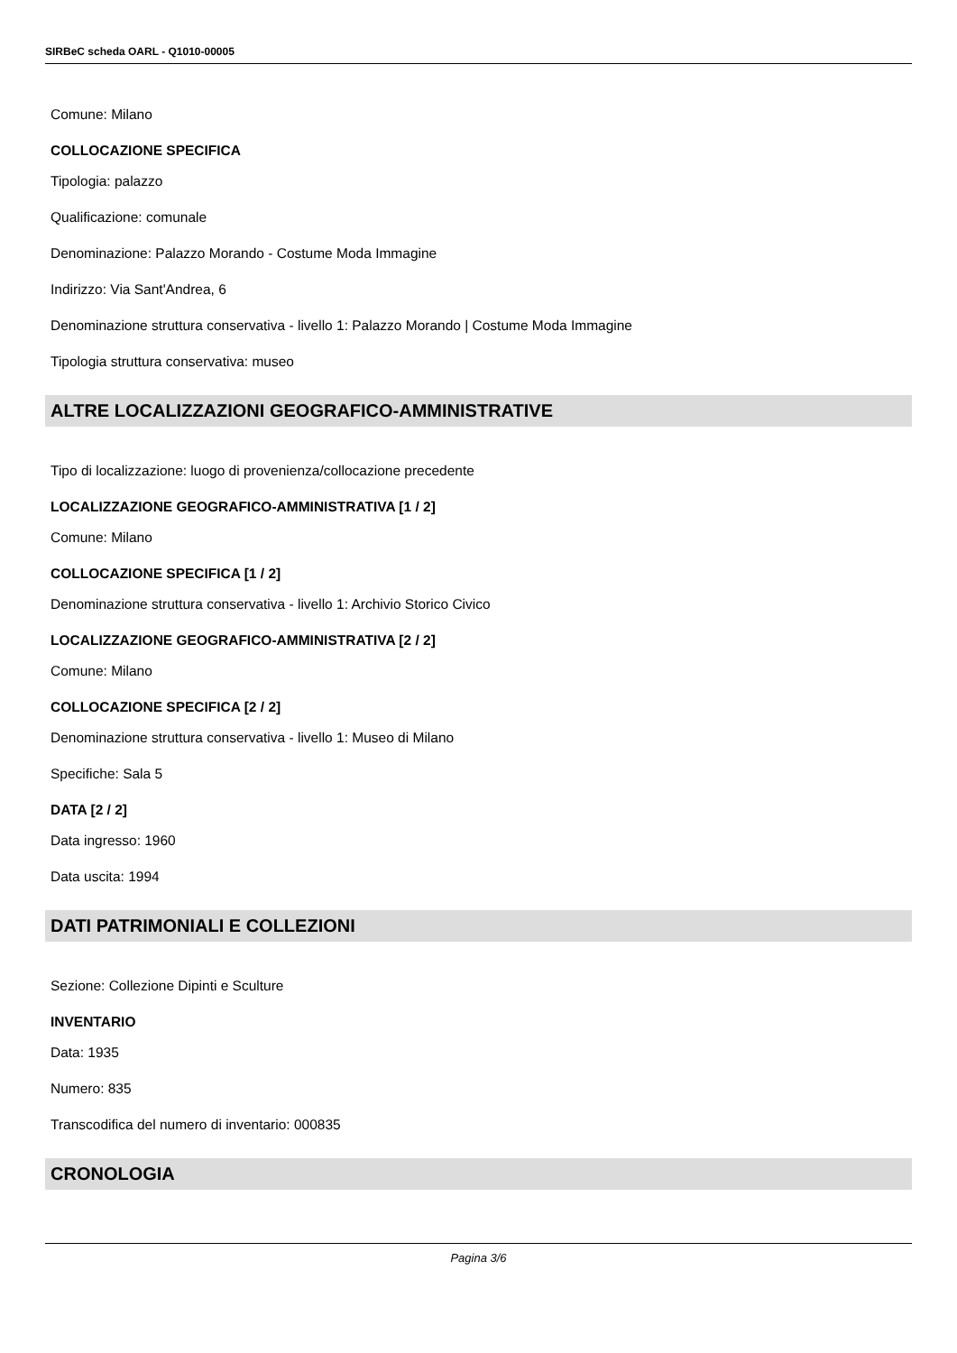SIRBeC scheda OARL - Q1010-00005
Comune: Milano
COLLOCAZIONE SPECIFICA
Tipologia: palazzo
Qualificazione: comunale
Denominazione: Palazzo Morando - Costume Moda Immagine
Indirizzo: Via Sant'Andrea, 6
Denominazione struttura conservativa - livello 1: Palazzo Morando | Costume Moda Immagine
Tipologia struttura conservativa: museo
ALTRE LOCALIZZAZIONI GEOGRAFICO-AMMINISTRATIVE
Tipo di localizzazione: luogo di provenienza/collocazione precedente
LOCALIZZAZIONE GEOGRAFICO-AMMINISTRATIVA [1 / 2]
Comune: Milano
COLLOCAZIONE SPECIFICA [1 / 2]
Denominazione struttura conservativa - livello 1: Archivio Storico Civico
LOCALIZZAZIONE GEOGRAFICO-AMMINISTRATIVA [2 / 2]
Comune: Milano
COLLOCAZIONE SPECIFICA [2 / 2]
Denominazione struttura conservativa - livello 1: Museo di Milano
Specifiche: Sala 5
DATA [2 / 2]
Data ingresso: 1960
Data uscita: 1994
DATI PATRIMONIALI E COLLEZIONI
Sezione: Collezione Dipinti e Sculture
INVENTARIO
Data: 1935
Numero: 835
Transcodifica del numero di inventario: 000835
CRONOLOGIA
Pagina 3/6